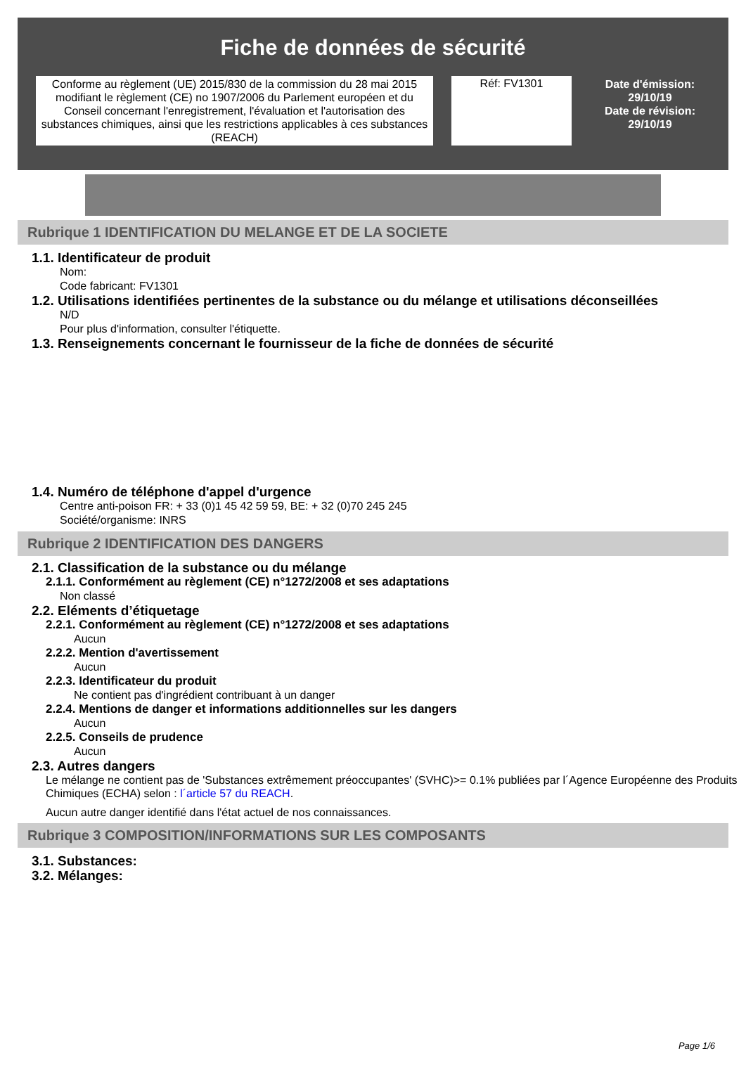Fiche de données de sécurité
Conforme au règlement (UE) 2015/830 de la commission du 28 mai 2015 modifiant le règlement (CE) no 1907/2006 du Parlement européen et du Conseil concernant l'enregistrement, l'évaluation et l'autorisation des substances chimiques, ainsi que les restrictions applicables à ces substances (REACH)
Réf: FV1301
Date d'émission:
29/10/19
Date de révision:
29/10/19
Rubrique 1 IDENTIFICATION DU MELANGE ET DE LA SOCIETE
1.1. Identificateur de produit
Nom:
Code fabricant: FV1301
1.2. Utilisations identifiées pertinentes de la substance ou du mélange et utilisations déconseillées
N/D
Pour plus d'information, consulter l'étiquette.
1.3. Renseignements concernant le fournisseur de la fiche de données de sécurité
1.4. Numéro de téléphone d'appel d'urgence
Centre anti-poison FR: + 33 (0)1 45 42 59 59, BE: + 32 (0)70 245 245
Société/organisme: INRS
Rubrique 2 IDENTIFICATION DES DANGERS
2.1. Classification de la substance ou du mélange
2.1.1. Conformément au règlement (CE) n°1272/2008 et ses adaptations
Non classé
2.2. Eléments d’étiquetage
2.2.1. Conformément au règlement (CE) n°1272/2008 et ses adaptations
Aucun
2.2.2. Mention d'avertissement
Aucun
2.2.3. Identificateur du produit
Ne contient pas d'ingrédient contribuant à un danger
2.2.4. Mentions de danger et informations additionnelles sur les dangers
Aucun
2.2.5. Conseils de prudence
Aucun
2.3. Autres dangers
Le mélange ne contient pas de 'Substances extrêmement préoccupantes' (SVHC)>= 0.1% publiées par l´Agence Européenne des Produits Chimiques (ECHA) selon : l´article 57 du REACH.
Aucun autre danger identifié dans l'état actuel de nos connaissances.
Rubrique 3 COMPOSITION/INFORMATIONS SUR LES COMPOSANTS
3.1. Substances:
3.2. Mélanges:
Page 1/6